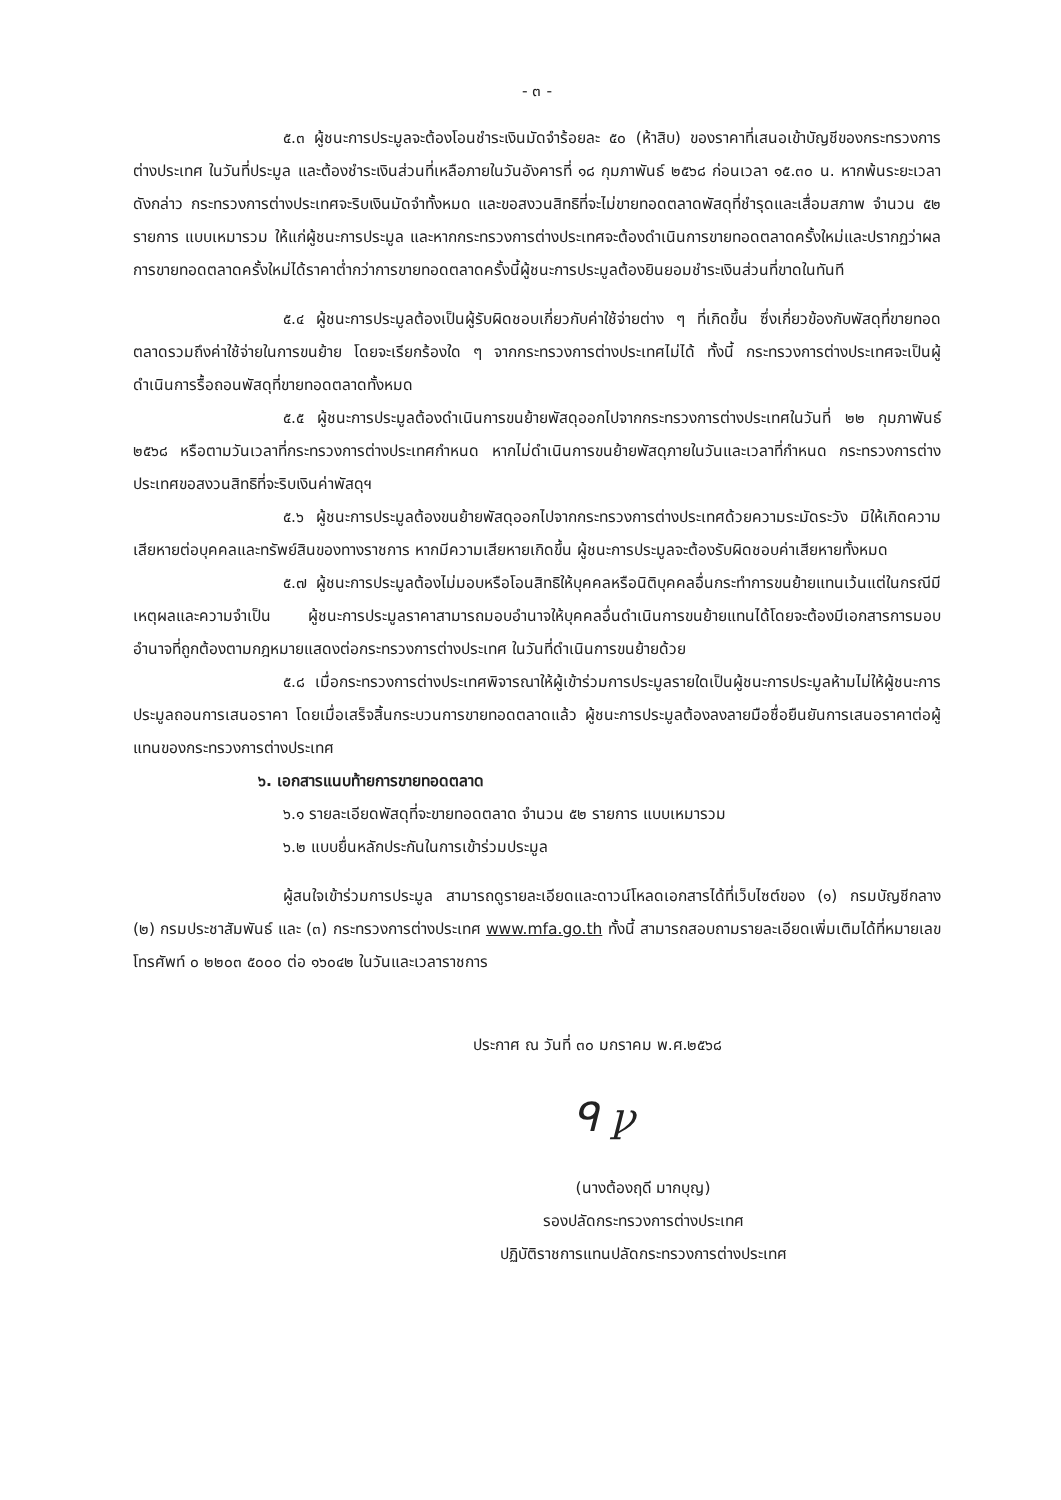- ๓ -
๕.๓ ผู้ชนะการประมูลจะต้องโอนชำระเงินมัดจำร้อยละ ๕๐ (ห้าสิบ) ของราคาที่เสนอเข้าบัญชีของกระทรวงการต่างประเทศ ในวันที่ประมูล และต้องชำระเงินส่วนที่เหลือภายในวันอังคารที่ ๑๘ กุมภาพันธ์ ๒๕๖๘ ก่อนเวลา ๑๕.๓๐ น. หากพ้นระยะเวลาดังกล่าว กระทรวงการต่างประเทศจะริบเงินมัดจำทั้งหมด และขอสงวนสิทธิที่จะไม่ขายทอดตลาดพัสดุที่ชำรุดและเสื่อมสภาพ จำนวน ๕๒ รายการ แบบเหมารวม ให้แก่ผู้ชนะการประมูล และหากกระทรวงการต่างประเทศจะต้องดำเนินการขายทอดตลาดครั้งใหม่และปรากฏว่าผลการขายทอดตลาดครั้งใหม่ได้ราคาต่ำกว่าการขายทอดตลาดครั้งนี้ผู้ชนะการประมูลต้องยินยอมชำระเงินส่วนที่ขาดในทันที
๕.๔ ผู้ชนะการประมูลต้องเป็นผู้รับผิดชอบเกี่ยวกับค่าใช้จ่ายต่าง ๆ ที่เกิดขึ้น ซึ่งเกี่ยวข้องกับพัสดุที่ขายทอดตลาดรวมถึงค่าใช้จ่ายในการขนย้าย โดยจะเรียกร้องใด ๆ จากกระทรวงการต่างประเทศไม่ได้ ทั้งนี้ กระทรวงการต่างประเทศจะเป็นผู้ดำเนินการรื้อถอนพัสดุที่ขายทอดตลาดทั้งหมด
๕.๕ ผู้ชนะการประมูลต้องดำเนินการขนย้ายพัสดุออกไปจากกระทรวงการต่างประเทศในวันที่ ๒๒ กุมภาพันธ์ ๒๕๖๘ หรือตามวันเวลาที่กระทรวงการต่างประเทศกำหนด หากไม่ดำเนินการขนย้ายพัสดุภายในวันและเวลาที่กำหนด กระทรวงการต่างประเทศขอสงวนสิทธิที่จะริบเงินค่าพัสดุฯ
๕.๖ ผู้ชนะการประมูลต้องขนย้ายพัสดุออกไปจากกระทรวงการต่างประเทศด้วยความระมัดระวัง มิให้เกิดความเสียหายต่อบุคคลและทรัพย์สินของทางราชการ หากมีความเสียหายเกิดขึ้น ผู้ชนะการประมูลจะต้องรับผิดชอบค่าเสียหายทั้งหมด
๕.๗ ผู้ชนะการประมูลต้องไม่มอบหรือโอนสิทธิให้บุคคลหรือนิติบุคคลอื่นกระทำการขนย้ายแทนเว้นแต่ในกรณีมีเหตุผลและความจำเป็น ผู้ชนะการประมูลราคาสามารถมอบอำนาจให้บุคคลอื่นดำเนินการขนย้ายแทนได้โดยจะต้องมีเอกสารการมอบอำนาจที่ถูกต้องตามกฎหมายแสดงต่อกระทรวงการต่างประเทศ ในวันที่ดำเนินการขนย้ายด้วย
๕.๘ เมื่อกระทรวงการต่างประเทศพิจารณาให้ผู้เข้าร่วมการประมูลรายใดเป็นผู้ชนะการประมูลห้ามไม่ให้ผู้ชนะการประมูลถอนการเสนอราคา โดยเมื่อเสร็จสิ้นกระบวนการขายทอดตลาดแล้ว ผู้ชนะการประมูลต้องลงลายมือชื่อยืนยันการเสนอราคาต่อผู้แทนของกระทรวงการต่างประเทศ
๖. เอกสารแนบท้ายการขายทอดตลาด
๖.๑ รายละเอียดพัสดุที่จะขายทอดตลาด จำนวน ๕๒ รายการ แบบเหมารวม
๖.๒ แบบยื่นหลักประกันในการเข้าร่วมประมูล
ผู้สนใจเข้าร่วมการประมูล สามารถดูรายละเอียดและดาวน์โหลดเอกสารได้ที่เว็บไซต์ของ (๑) กรมบัญชีกลาง (๒) กรมประชาสัมพันธ์ และ (๓) กระทรวงการต่างประเทศ www.mfa.go.th ทั้งนี้ สามารถสอบถามรายละเอียดเพิ่มเติมได้ที่หมายเลขโทรศัพท์ ๐ ๒๒๐๓ ๕๐๐๐ ต่อ ๑๖๐๔๒ ในวันและเวลาราชการ
ประกาศ ณ วันที่ ๓๐ มกราคม พ.ศ.๒๕๖๘
ᑫ ꝩ
(นางต้องฤดี มากบุญ)
รองปลัดกระทรวงการต่างประเทศ
ปฏิบัติราชการแทนปลัดกระทรวงการต่างประเทศ